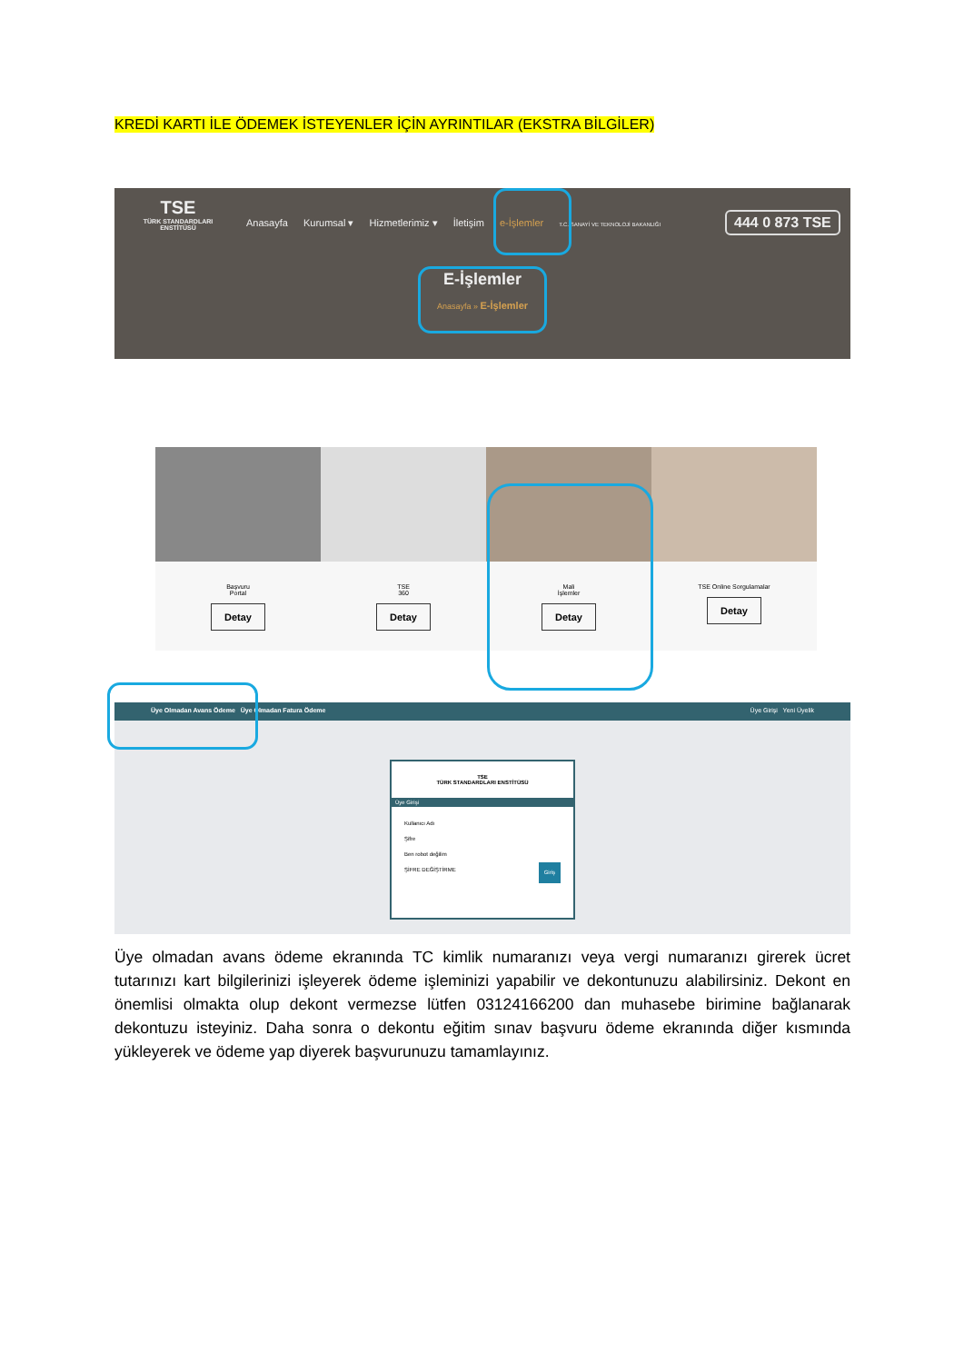KREDİ KARTI İLE ÖDEMEK İSTEYENLER İÇİN AYRINTILAR (EKSTRA BİLGİLER)
TSE
TÜRK STANDARDLARI ENSTİTÜSÜ
Anasayfa Kurumsal ▾ Hizmetlerimiz ▾ İletişim e-İşlemler T.C. SANAYİ VE TEKNOLOJİ BAKANLIĞI
444 0 873 TSE
E-İşlemler
Anasayfa » E-İşlemler
Başvuru
Portal
Detay
TSE
360
Detay
Mali
İşlemler
Detay
TSE Online Sorgulamalar
Detay
Üye Olmadan Avans Ödeme Üye Olmadan Fatura Ödeme Üye Girişi Yeni Üyelik
TSE
TÜRK STANDARDLARI ENSTİTÜSÜ
Üye Girişi
Kullanıcı Adı
Şifre
Ben robot değilim
ŞİFRE DEĞİŞTİRME Giriş
Üye olmadan avans ödeme ekranında TC kimlik numaranızı veya vergi numaranızı girerek ücret tutarınızı kart bilgilerinizi işleyerek ödeme işleminizi yapabilir ve dekontunuzu alabilirsiniz. Dekont en önemlisi olmakta olup dekont vermezse lütfen 03124166200 dan muhasebe birimine bağlanarak dekontuzu isteyiniz. Daha sonra o dekontu eğitim sınav başvuru ödeme ekranında diğer kısmında yükleyerek ve ödeme yap diyerek başvurunuzu tamamlayınız.